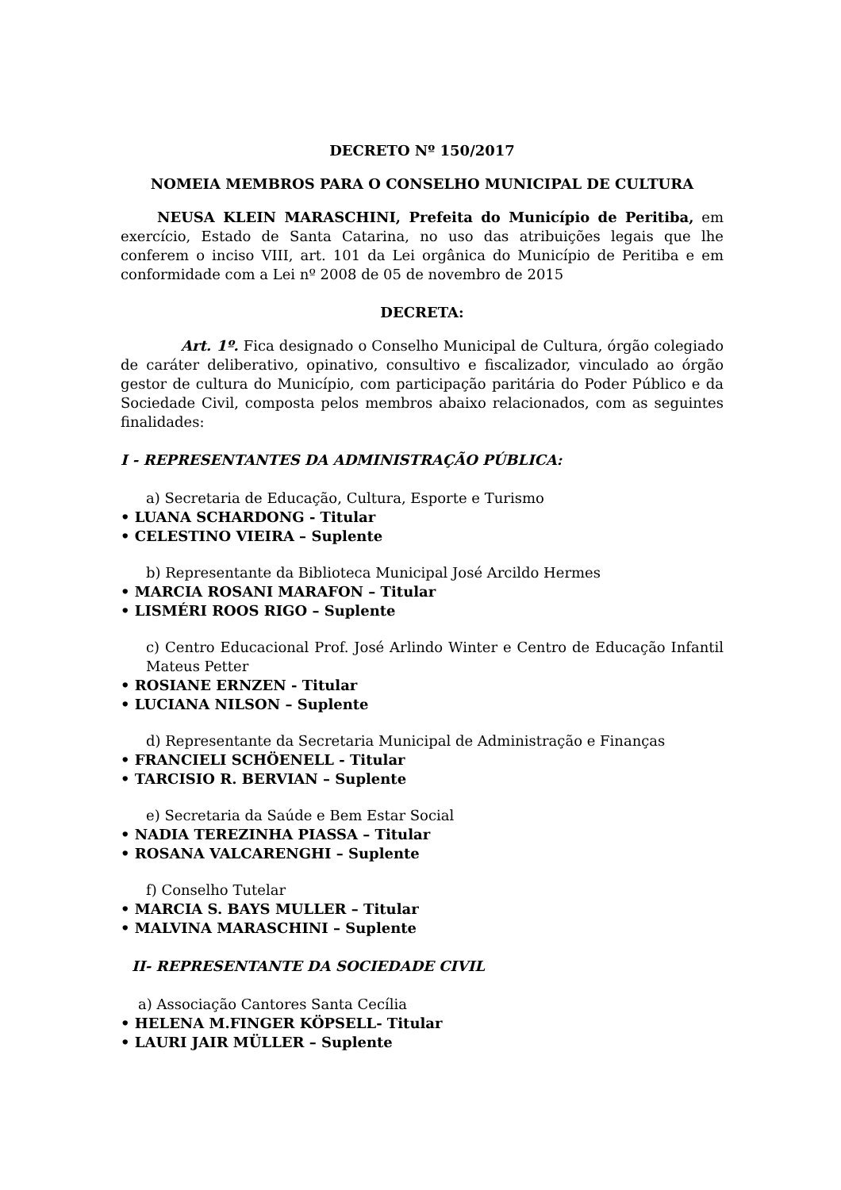DECRETO Nº 150/2017
NOMEIA MEMBROS PARA O CONSELHO MUNICIPAL DE CULTURA
NEUSA KLEIN MARASCHINI, Prefeita do Município de Peritiba, em exercício, Estado de Santa Catarina, no uso das atribuições legais que lhe conferem o inciso VIII, art. 101 da Lei orgânica do Município de Peritiba e em conformidade com a Lei nº 2008 de 05 de novembro de 2015
DECRETA:
Art. 1º. Fica designado o Conselho Municipal de Cultura, órgão colegiado de caráter deliberativo, opinativo, consultivo e fiscalizador, vinculado ao órgão gestor de cultura do Município, com participação paritária do Poder Público e da Sociedade Civil, composta pelos membros abaixo relacionados, com as seguintes finalidades:
I - REPRESENTANTES DA ADMINISTRAÇÃO PÚBLICA:
a) Secretaria de Educação, Cultura, Esporte e Turismo
• LUANA SCHARDONG - Titular
• CELESTINO VIEIRA – Suplente
b) Representante da Biblioteca Municipal José Arcildo Hermes
• MARCIA ROSANI MARAFON – Titular
• LISMÉRI ROOS RIGO – Suplente
c) Centro Educacional Prof. José Arlindo Winter e Centro de Educação Infantil Mateus Petter
• ROSIANE ERNZEN - Titular
• LUCIANA NILSON – Suplente
d) Representante da Secretaria Municipal de Administração e Finanças
• FRANCIELI SCHÖENELL - Titular
• TARCISIO R. BERVIAN – Suplente
e) Secretaria da Saúde e Bem Estar Social
• NADIA TEREZINHA PIASSA – Titular
• ROSANA VALCARENGHI – Suplente
f) Conselho Tutelar
• MARCIA S. BAYS MULLER – Titular
• MALVINA MARASCHINI – Suplente
II- REPRESENTANTE DA SOCIEDADE CIVIL
a) Associação Cantores Santa Cecília
• HELENA M.FINGER KÖPSELL- Titular
• LAURI JAIR MÜLLER – Suplente